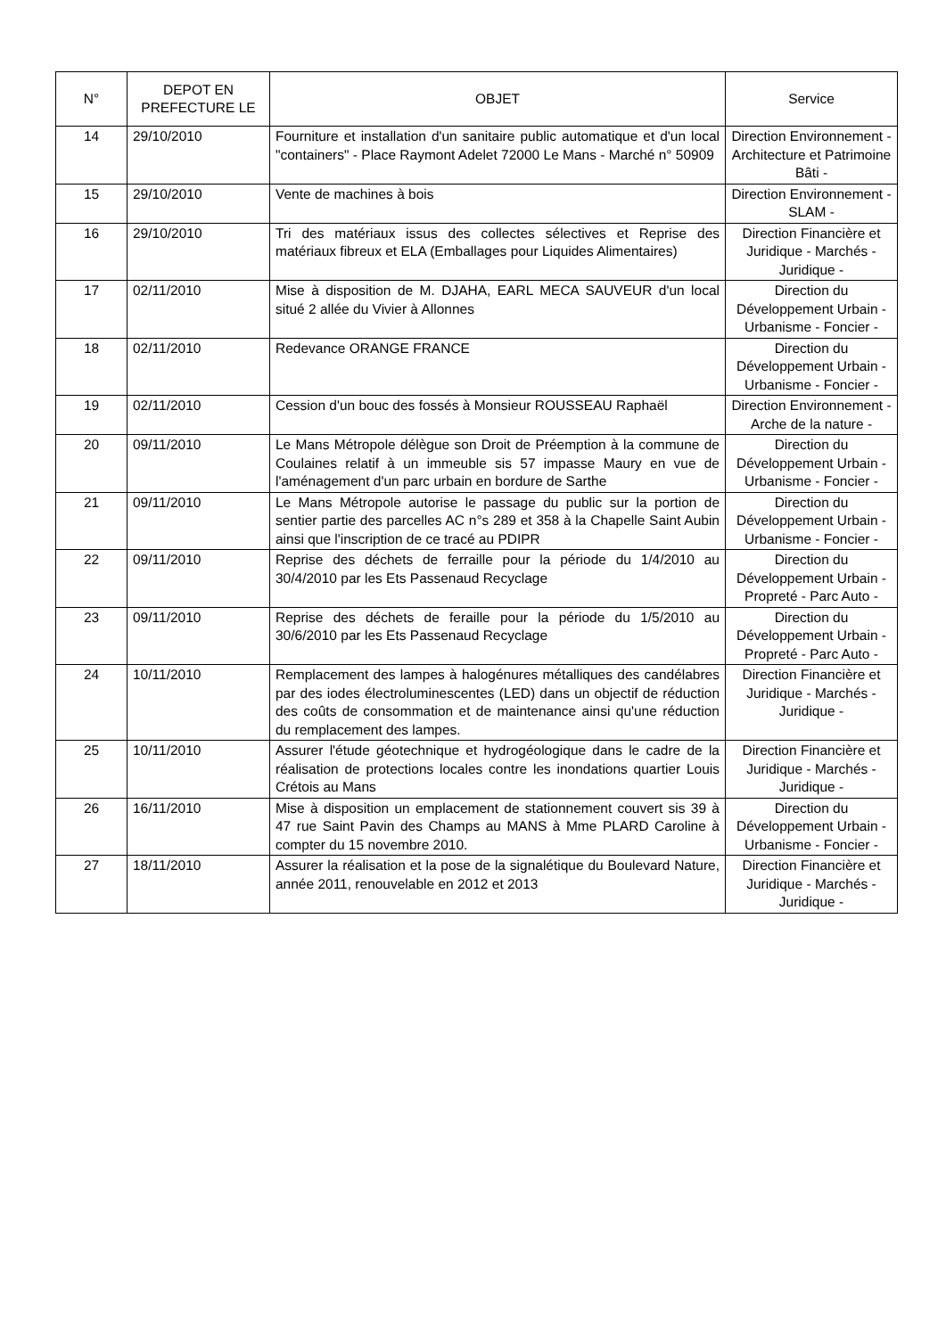| N° | DEPOT EN PREFECTURE LE | OBJET | Service |
| --- | --- | --- | --- |
| 14 | 29/10/2010 | Fourniture et installation d'un sanitaire public automatique et d'un local "containers" - Place Raymont Adelet 72000 Le Mans - Marché n° 50909 | Direction Environnement - Architecture et Patrimoine Bâti - |
| 15 | 29/10/2010 | Vente de machines à bois | Direction Environnement - SLAM - |
| 16 | 29/10/2010 | Tri des matériaux issus des collectes sélectives et Reprise des matériaux fibreux et ELA (Emballages pour Liquides Alimentaires) | Direction Financière et Juridique - Marchés - Juridique - |
| 17 | 02/11/2010 | Mise à disposition de M. DJAHA, EARL MECA SAUVEUR d'un local situé 2 allée du Vivier à Allonnes | Direction du Développement Urbain - Urbanisme - Foncier - |
| 18 | 02/11/2010 | Redevance ORANGE FRANCE | Direction du Développement Urbain - Urbanisme - Foncier - |
| 19 | 02/11/2010 | Cession d'un bouc des fossés à Monsieur ROUSSEAU Raphaël | Direction Environnement - Arche de la nature - |
| 20 | 09/11/2010 | Le Mans Métropole délègue son Droit de Préemption à la commune de Coulaines relatif à un immeuble sis 57 impasse Maury en vue de l'aménagement d'un parc urbain en bordure de Sarthe | Direction du Développement Urbain - Urbanisme - Foncier - |
| 21 | 09/11/2010 | Le Mans Métropole autorise le passage du public sur la portion de sentier partie des parcelles AC n°s 289 et 358 à la Chapelle Saint Aubin ainsi que l'inscription de ce tracé au PDIPR | Direction du Développement Urbain - Urbanisme - Foncier - |
| 22 | 09/11/2010 | Reprise des déchets de ferraille pour la période du 1/4/2010 au 30/4/2010 par les Ets Passenaud Recyclage | Direction du Développement Urbain - Propreté - Parc Auto - |
| 23 | 09/11/2010 | Reprise des déchets de feraille pour la période du 1/5/2010 au 30/6/2010 par les Ets Passenaud Recyclage | Direction du Développement Urbain - Propreté - Parc Auto - |
| 24 | 10/11/2010 | Remplacement des lampes à halogénures métalliques des candélabres par des iodes électroluminescentes (LED) dans un objectif de réduction des coûts de consommation et de maintenance ainsi qu'une réduction du remplacement des lampes. | Direction Financière et Juridique - Marchés - Juridique - |
| 25 | 10/11/2010 | Assurer l'étude géotechnique et hydrogéologique dans le cadre de la réalisation de protections locales contre les inondations quartier Louis Crétois au Mans | Direction Financière et Juridique - Marchés - Juridique - |
| 26 | 16/11/2010 | Mise à disposition un emplacement de stationnement couvert sis 39 à 47 rue Saint Pavin des Champs au MANS à Mme PLARD Caroline à compter du 15 novembre 2010. | Direction du Développement Urbain - Urbanisme - Foncier - |
| 27 | 18/11/2010 | Assurer la réalisation et la pose de la signalétique du Boulevard Nature, année 2011, renouvelable en 2012 et 2013 | Direction Financière et Juridique - Marchés - Juridique - |